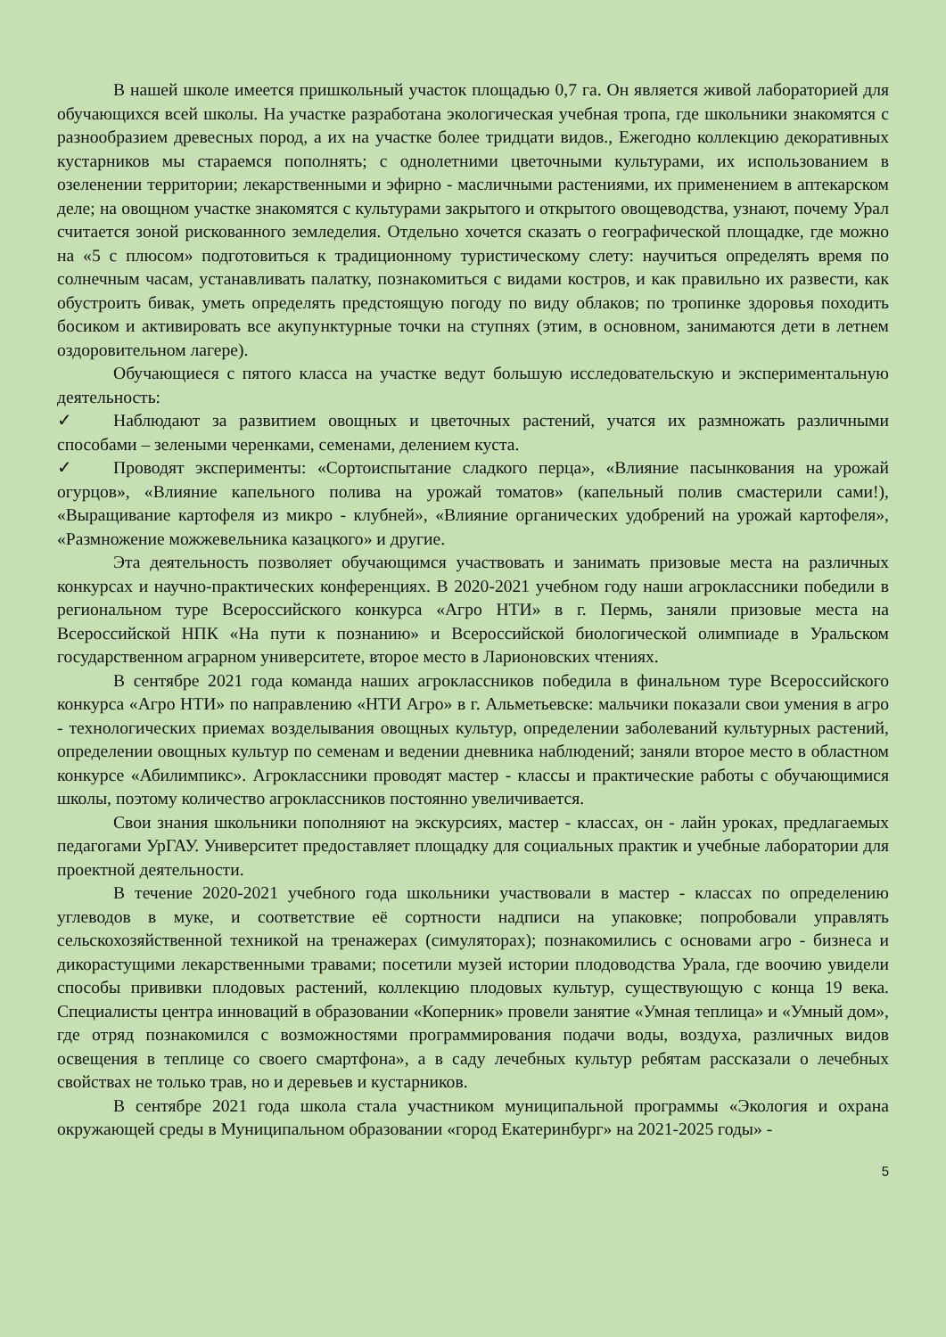В нашей школе имеется пришкольный участок площадью 0,7 га. Он является живой лабораторией для обучающихся всей школы. На участке разработана экологическая учебная тропа, где школьники знакомятся с разнообразием древесных пород, а их на участке более тридцати видов., Ежегодно коллекцию декоративных кустарников мы стараемся пополнять; с однолетними цветочными культурами, их использованием в озеленении территории; лекарственными и эфирно - масличными растениями, их применением в аптекарском деле; на овощном участке знакомятся с культурами закрытого и открытого овощеводства, узнают, почему Урал считается зоной рискованного земледелия. Отдельно хочется сказать о географической площадке, где можно на «5 с плюсом» подготовиться к традиционному туристическому слету: научиться определять время по солнечным часам, устанавливать палатку, познакомиться с видами костров, и как правильно их развести, как обустроить бивак, уметь определять предстоящую погоду по виду облаков; по тропинке здоровья походить босиком и активировать все акупунктурные точки на ступнях (этим, в основном, занимаются дети в летнем оздоровительном лагере).
Обучающиеся с пятого класса на участке ведут большую исследовательскую и экспериментальную деятельность:
✓ Наблюдают за развитием овощных и цветочных растений, учатся их размножать различными способами – зелеными черенками, семенами, делением куста.
✓ Проводят эксперименты: «Сортоиспытание сладкого перца», «Влияние пасынкования на урожай огурцов», «Влияние капельного полива на урожай томатов» (капельный полив смастерили сами!), «Выращивание картофеля из микро - клубней», «Влияние органических удобрений на урожай картофеля», «Размножение можжевельника казацкого» и другие.
Эта деятельность позволяет обучающимся участвовать и занимать призовые места на различных конкурсах и научно-практических конференциях. В 2020-2021 учебном году наши агроклассники победили в региональном туре Всероссийского конкурса «Агро НТИ» в г. Пермь, заняли призовые места на Всероссийской НПК «На пути к познанию» и Всероссийской биологической олимпиаде в Уральском государственном аграрном университете, второе место в Ларионовских чтениях.
В сентябре 2021 года команда наших агроклассников победила в финальном туре Всероссийского конкурса «Агро НТИ» по направлению «НТИ Агро» в г. Альметьевске: мальчики показали свои умения в агро - технологических приемах возделывания овощных культур, определении заболеваний культурных растений, определении овощных культур по семенам и ведении дневника наблюдений; заняли второе место в областном конкурсе «Абилимпикс». Агроклассники проводят мастер - классы и практические работы с обучающимися школы, поэтому количество агроклассников постоянно увеличивается.
Свои знания школьники пополняют на экскурсиях, мастер - классах, он - лайн уроках, предлагаемых педагогами УрГАУ. Университет предоставляет площадку для социальных практик и учебные лаборатории для проектной деятельности.
В течение 2020-2021 учебного года школьники участвовали в мастер - классах по определению углеводов в муке, и соответствие её сортности надписи на упаковке; попробовали управлять сельскохозяйственной техникой на тренажерах (симуляторах); познакомились с основами агро - бизнеса и дикорастущими лекарственными травами; посетили музей истории плодоводства Урала, где воочию увидели способы прививки плодовых растений, коллекцию плодовых культур, существующую с конца 19 века. Специалисты центра инноваций в образовании «Коперник» провели занятие «Умная теплица» и «Умный дом», где отряд познакомился с возможностями программирования подачи воды, воздуха, различных видов освещения в теплице со своего смартфона», а в саду лечебных культур ребятам рассказали о лечебных свойствах не только трав, но и деревьев и кустарников.
В сентябре 2021 года школа стала участником муниципальной программы «Экология и охрана окружающей среды в Муниципальном образовании «город Екатеринбург» на 2021-2025 годы» -
5